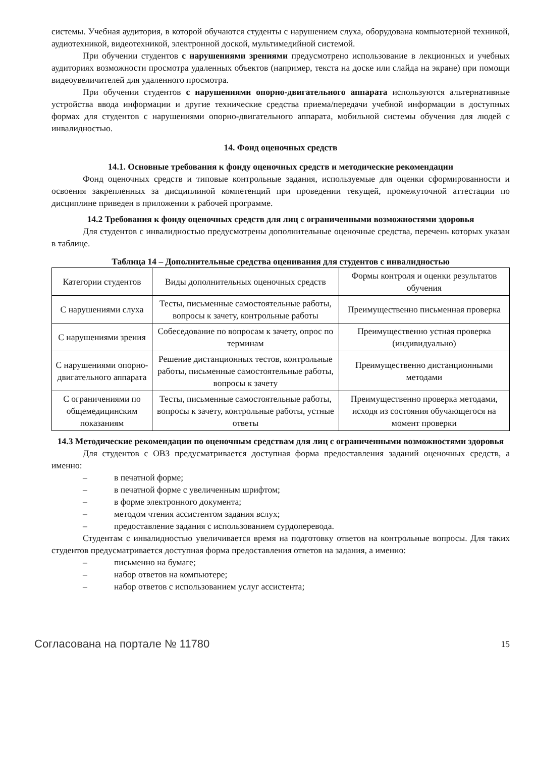системы. Учебная аудитория, в которой обучаются студенты с нарушением слуха, оборудована компьютерной техникой, аудиотехникой, видеотехникой, электронной доской, мультимедийной системой.
При обучении студентов с нарушениями зрениями предусмотрено использование в лекционных и учебных аудиториях возможности просмотра удаленных объектов (например, текста на доске или слайда на экране) при помощи видеоувеличителей для удаленного просмотра.
При обучении студентов с нарушениями опорно-двигательного аппарата используются альтернативные устройства ввода информации и другие технические средства приема/передачи учебной информации в доступных формах для студентов с нарушениями опорно-двигательного аппарата, мобильной системы обучения для людей с инвалидностью.
14. Фонд оценочных средств
14.1. Основные требования к фонду оценочных средств и методические рекомендации
Фонд оценочных средств и типовые контрольные задания, используемые для оценки сформированности и освоения закрепленных за дисциплиной компетенций при проведении текущей, промежуточной аттестации по дисциплине приведен в приложении к рабочей программе.
14.2 Требования к фонду оценочных средств для лиц с ограниченными возможностями здоровья
Для студентов с инвалидностью предусмотрены дополнительные оценочные средства, перечень которых указан в таблице.
Таблица 14 – Дополнительные средства оценивания для студентов с инвалидностью
| Категории студентов | Виды дополнительных оценочных средств | Формы контроля и оценки результатов обучения |
| --- | --- | --- |
| С нарушениями слуха | Тесты, письменные самостоятельные работы, вопросы к зачету, контрольные работы | Преимущественно письменная проверка |
| С нарушениями зрения | Собеседование по вопросам к зачету, опрос по терминам | Преимущественно устная проверка (индивидуально) |
| С нарушениями опорно-двигательного аппарата | Решение дистанционных тестов, контрольные работы, письменные самостоятельные работы, вопросы к зачету | Преимущественно дистанционными методами |
| С ограничениями по общемедицинским показаниям | Тесты, письменные самостоятельные работы, вопросы к зачету, контрольные работы, устные ответы | Преимущественно проверка методами, исходя из состояния обучающегося на момент проверки |
14.3 Методические рекомендации по оценочным средствам для лиц с ограниченными возможностями здоровья
Для студентов с ОВЗ предусматривается доступная форма предоставления заданий оценочных средств, а именно:
– в печатной форме;
– в печатной форме с увеличенным шрифтом;
– в форме электронного документа;
– методом чтения ассистентом задания вслух;
– предоставление задания с использованием сурдоперевода.
Студентам с инвалидностью увеличивается время на подготовку ответов на контрольные вопросы. Для таких студентов предусматривается доступная форма предоставления ответов на задания, а именно:
– письменно на бумаге;
– набор ответов на компьютере;
– набор ответов с использованием услуг ассистента;
Согласована на портале № 11780 15